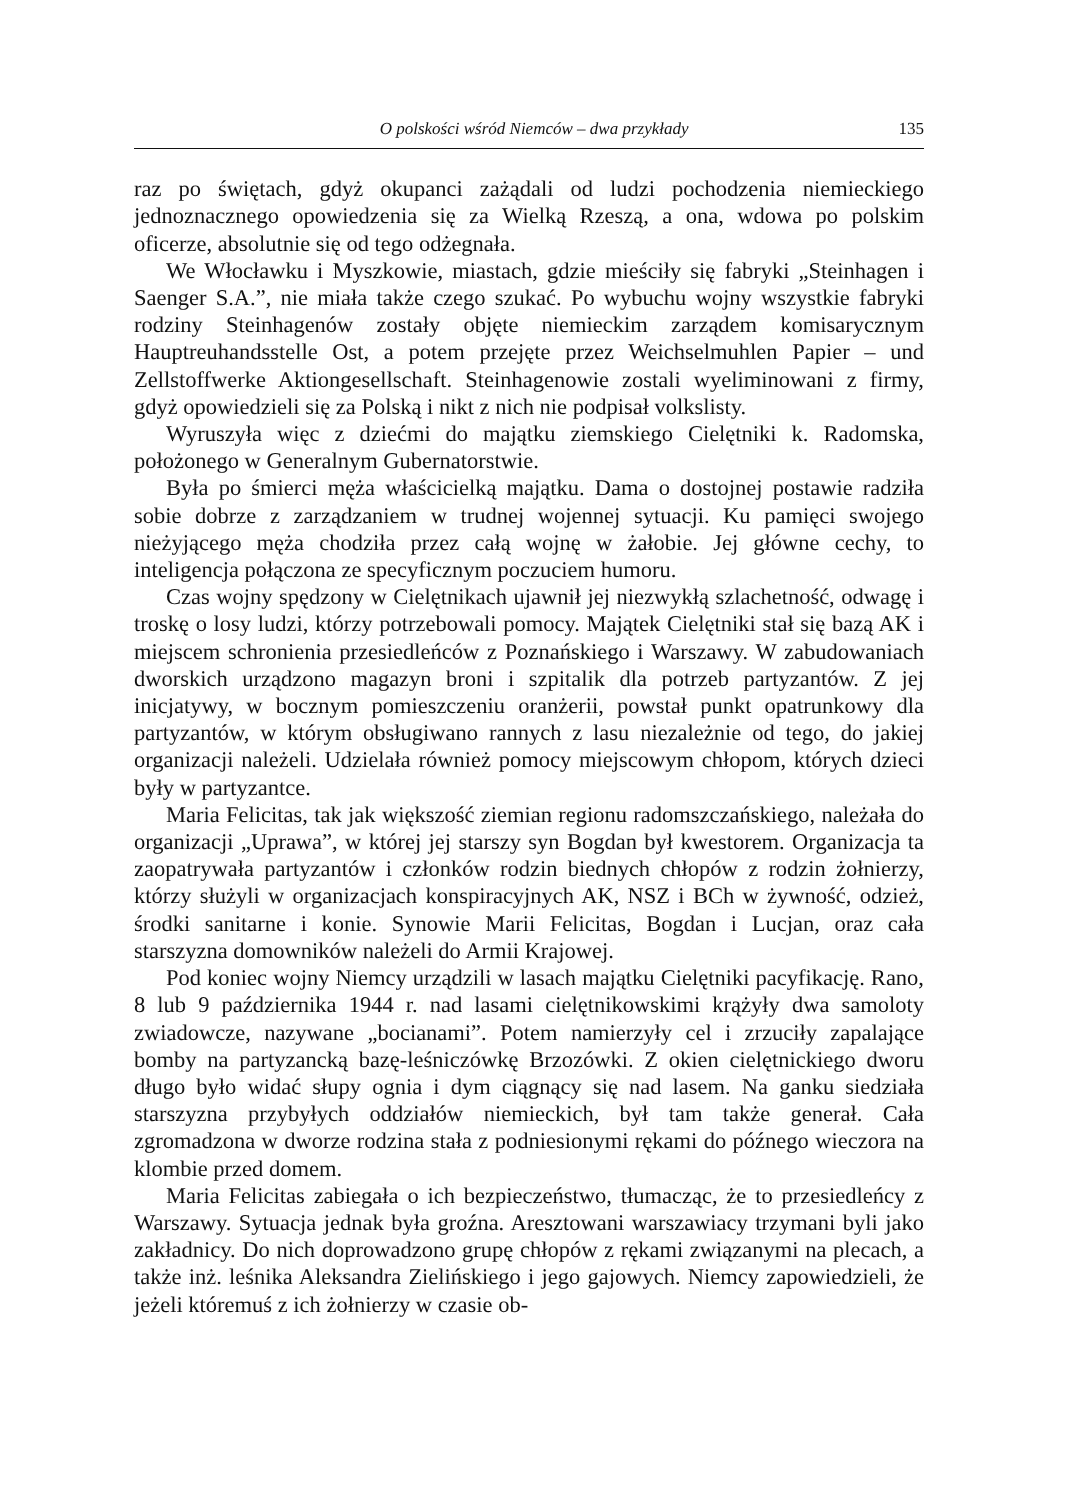O polskości wśród Niemców – dwa przykłady 135
raz po świętach, gdyż okupanci zażądali od ludzi pochodzenia niemieckiego jednoznacznego opowiedzenia się za Wielką Rzeszą, a ona, wdowa po polskim oficerze, absolutnie się od tego odżegnała.
We Włocławku i Myszkowie, miastach, gdzie mieściły się fabryki „Steinhagen i Saenger S.A.”, nie miała także czego szukać. Po wybuchu wojny wszystkie fabryki rodziny Steinhagenów zostały objęte niemieckim zarządem komisarycznym Hauptreuhandsstelle Ost, a potem przejęte przez Weichselmuhlen Papier – und Zellstoffwerke Aktiongesellschaft. Steinhagenowie zostali wyeliminowani z firmy, gdyż opowiedzieli się za Polską i nikt z nich nie podpisał volkslisty.
Wyruszyła więc z dziećmi do majątku ziemskiego Cielętniki k. Radomska, położonego w Generalnym Gubernatorstwie.
Była po śmierci męża właścicielką majątku. Dama o dostojnej postawie radziła sobie dobrze z zarządzaniem w trudnej wojennej sytuacji. Ku pamięci swojego nieżyjącego męża chodziła przez całą wojnę w żałobie. Jej główne cechy, to inteligencja połączona ze specyficznym poczuciem humoru.
Czas wojny spędzony w Cielętnikach ujawnił jej niezwykłą szlachetność, odwagę i troskę o losy ludzi, którzy potrzebowali pomocy. Majątek Cielętniki stał się bazą AK i miejscem schronienia przesiedleńców z Poznańskiego i Warszawy. W zabudowaniach dworskich urządzono magazyn broni i szpitalik dla potrzeb partyzantów. Z jej inicjatywy, w bocznym pomieszczeniu oranżerii, powstał punkt opatrunkowy dla partyzantów, w którym obsługiwano rannych z lasu niezależnie od tego, do jakiej organizacji należeli. Udzielała również pomocy miejscowym chłopom, których dzieci były w partyzantce.
Maria Felicitas, tak jak większość ziemian regionu radomszczańskiego, należała do organizacji „Uprawa”, w której jej starszy syn Bogdan był kwestorem. Organizacja ta zaopatrywała partyzantów i członków rodzin biednych chłopów z rodzin żołnierzy, którzy służyli w organizacjach konspiracyjnych AK, NSZ i BCh w żywność, odzież, środki sanitarne i konie. Synowie Marii Felicitas, Bogdan i Lucjan, oraz cała starszyzna domowników należeli do Armii Krajowej.
Pod koniec wojny Niemcy urządzili w lasach majątku Cielętniki pacyfikację. Rano, 8 lub 9 października 1944 r. nad lasami cielętnikowskimi krążyły dwa samoloty zwiadowcze, nazywane „bocianami”. Potem namierzyły cel i zrzuciły zapalające bomby na partyzancką bazę-leśniczówkę Brzozówki. Z okien cielętnickiego dworu długo było widać słupy ognia i dym ciągnący się nad lasem. Na ganku siedziała starszyzna przybyłych oddziałów niemieckich, był tam także generał. Cała zgromadzona w dworze rodzina stała z podniesionymi rękami do późnego wieczora na klombie przed domem.
Maria Felicitas zabiegała o ich bezpieczeństwo, tłumacząc, że to przesiedleńcy z Warszawy. Sytuacja jednak była groźna. Aresztowani warszawiacy trzymani byli jako zakładnicy. Do nich doprowadzono grupę chłopów z rękami związanymi na plecach, a także inż. leśnika Aleksandra Zielińskiego i jego gajowych. Niemcy zapowiedzieli, że jeżeli któremuś z ich żołnierzy w czasie ob-